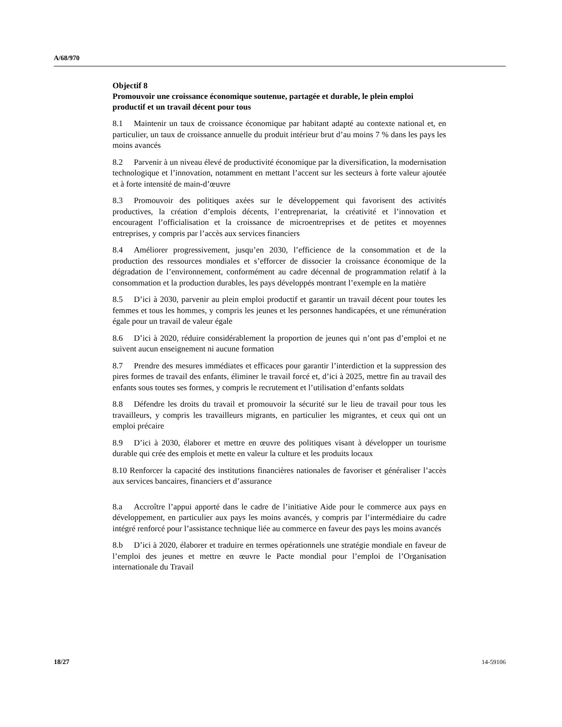A/68/970
Objectif 8
Promouvoir une croissance économique soutenue, partagée et durable, le plein emploi productif et un travail décent pour tous
8.1 Maintenir un taux de croissance économique par habitant adapté au contexte national et, en particulier, un taux de croissance annuelle du produit intérieur brut d’au moins 7 % dans les pays les moins avancés
8.2 Parvenir à un niveau élevé de productivité économique par la diversification, la modernisation technologique et l’innovation, notamment en mettant l’accent sur les secteurs à forte valeur ajoutée et à forte intensité de main-d’œuvre
8.3 Promouvoir des politiques axées sur le développement qui favorisent des activités productives, la création d’emplois décents, l’entreprenariat, la créativité et l’innovation et encouragent l’officialisation et la croissance de microentreprises et de petites et moyennes entreprises, y compris par l’accès aux services financiers
8.4 Améliorer progressivement, jusqu’en 2030, l’efficience de la consommation et de la production des ressources mondiales et s’efforcer de dissocier la croissance économique de la dégradation de l’environnement, conformément au cadre décennal de programmation relatif à la consommation et la production durables, les pays développés montrant l’exemple en la matière
8.5 D’ici à 2030, parvenir au plein emploi productif et garantir un travail décent pour toutes les femmes et tous les hommes, y compris les jeunes et les personnes handicapées, et une rémunération égale pour un travail de valeur égale
8.6 D’ici à 2020, réduire considérablement la proportion de jeunes qui n’ont pas d’emploi et ne suivent aucun enseignement ni aucune formation
8.7 Prendre des mesures immédiates et efficaces pour garantir l’interdiction et la suppression des pires formes de travail des enfants, éliminer le travail forcé et, d’ici à 2025, mettre fin au travail des enfants sous toutes ses formes, y compris le recrutement et l’utilisation d’enfants soldats
8.8 Défendre les droits du travail et promouvoir la sécurité sur le lieu de travail pour tous les travailleurs, y compris les travailleurs migrants, en particulier les migrantes, et ceux qui ont un emploi précaire
8.9 D’ici à 2030, élaborer et mettre en œuvre des politiques visant à développer un tourisme durable qui crée des emplois et mette en valeur la culture et les produits locaux
8.10 Renforcer la capacité des institutions financières nationales de favoriser et généraliser l’accès aux services bancaires, financiers et d’assurance
8.a Accroître l’appui apporté dans le cadre de l’initiative Aide pour le commerce aux pays en développement, en particulier aux pays les moins avancés, y compris par l’intermédiaire du cadre intégré renforcé pour l’assistance technique liée au commerce en faveur des pays les moins avancés
8.b D’ici à 2020, élaborer et traduire en termes opérationnels une stratégie mondiale en faveur de l’emploi des jeunes et mettre en œuvre le Pacte mondial pour l’emploi de l’Organisation internationale du Travail
18/27 14-59106